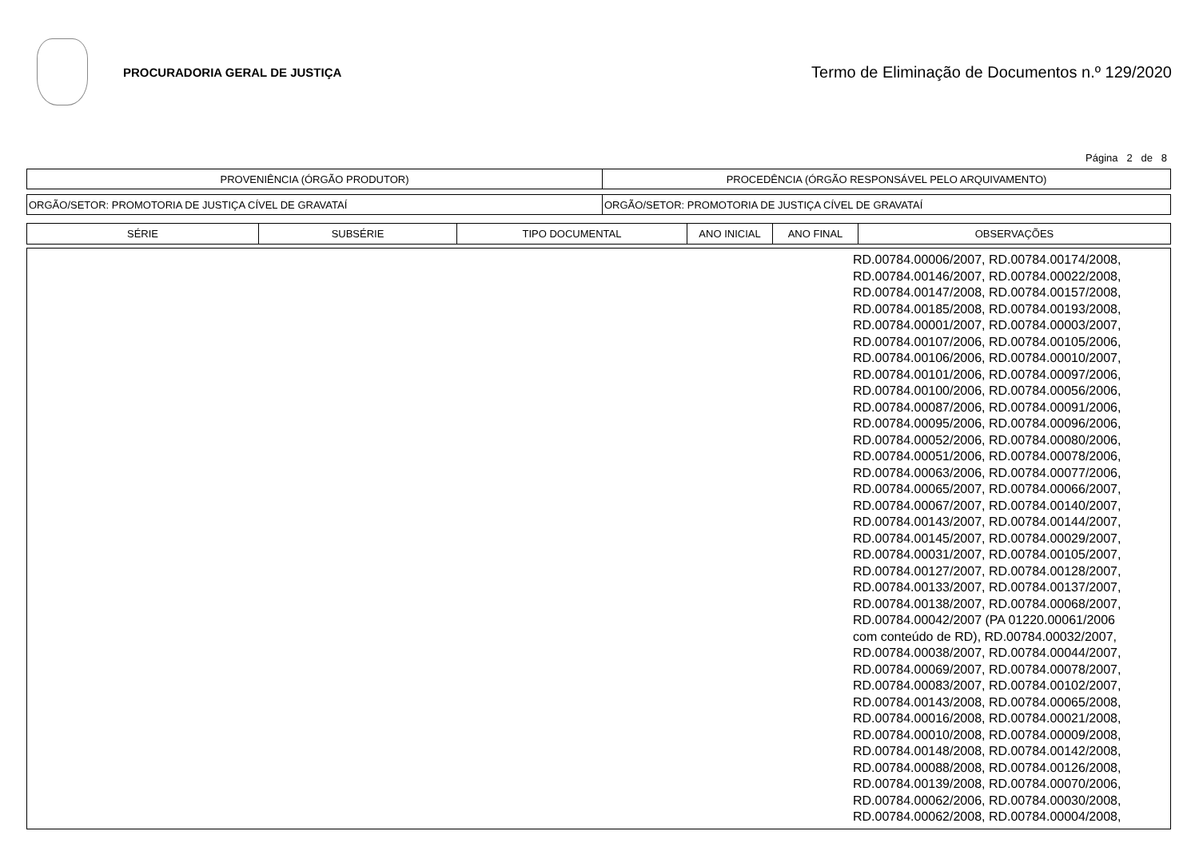PROCURADORIA GERAL DE JUSTIÇA
Termo de Eliminação de Documentos n.º 129/2020
Página 2 de 8
| PROVENIÊNCIA (ÓRGÃO PRODUTOR) | PROCEDÊNCIA (ÓRGÃO RESPONSÁVEL PELO ARQUIVAMENTO) |
| ORGÃO/SETOR: PROMOTORIA DE JUSTIÇA CÍVEL DE GRAVATAÍ | ORGÃO/SETOR: PROMOTORIA DE JUSTIÇA CÍVEL DE GRAVATAÍ |
| SÉRIE | SUBSÉRIE | TIPO DOCUMENTAL | ANO INICIAL | ANO FINAL | OBSERVAÇÕES |
| --- | --- | --- | --- | --- | --- |
| | RD.00784.00006/2007, RD.00784.00174/2008, RD.00784.00146/2007, RD.00784.00022/2008, RD.00784.00147/2008, RD.00784.00157/2008, RD.00784.00185/2008, RD.00784.00193/2008, RD.00784.00001/2007, RD.00784.00003/2007, RD.00784.00107/2006, RD.00784.00105/2006, RD.00784.00106/2006, RD.00784.00010/2007, RD.00784.00101/2006, RD.00784.00097/2006, RD.00784.00100/2006, RD.00784.00056/2006, RD.00784.00087/2006, RD.00784.00091/2006, RD.00784.00095/2006, RD.00784.00096/2006, RD.00784.00052/2006, RD.00784.00080/2006, RD.00784.00051/2006, RD.00784.00078/2006, RD.00784.00063/2006, RD.00784.00077/2006, RD.00784.00065/2007, RD.00784.00066/2007, RD.00784.00067/2007, RD.00784.00140/2007, RD.00784.00143/2007, RD.00784.00144/2007, RD.00784.00145/2007, RD.00784.00029/2007, RD.00784.00031/2007, RD.00784.00105/2007, RD.00784.00127/2007, RD.00784.00128/2007, RD.00784.00133/2007, RD.00784.00137/2007, RD.00784.00138/2007, RD.00784.00068/2007, RD.00784.00042/2007 (PA 01220.00061/2006 com conteúdo de RD), RD.00784.00032/2007, RD.00784.00038/2007, RD.00784.00044/2007, RD.00784.00069/2007, RD.00784.00078/2007, RD.00784.00083/2007, RD.00784.00102/2007, RD.00784.00143/2008, RD.00784.00065/2008, RD.00784.00016/2008, RD.00784.00021/2008, RD.00784.00010/2008, RD.00784.00009/2008, RD.00784.00148/2008, RD.00784.00142/2008, RD.00784.00088/2008, RD.00784.00126/2008, RD.00784.00139/2008, RD.00784.00070/2006, RD.00784.00062/2006, RD.00784.00030/2008, RD.00784.00062/2008, RD.00784.00004/2008, |